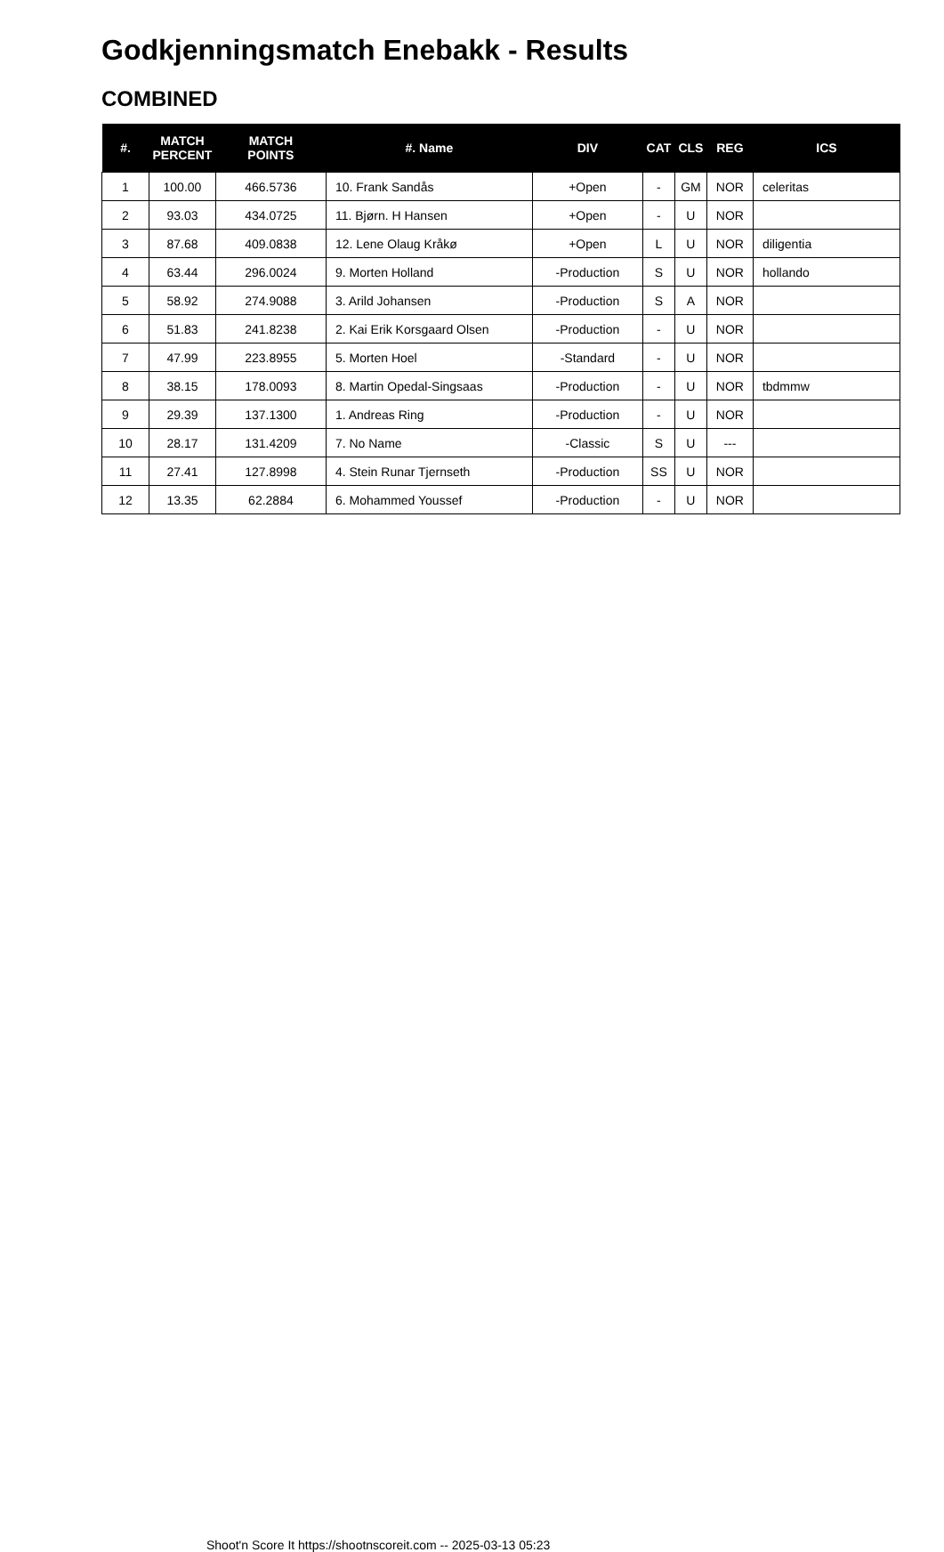Godkjenningsmatch Enebakk - Results
COMBINED
| #. | MATCH PERCENT | MATCH POINTS | #. Name | DIV | CAT | CLS | REG | ICS |
| --- | --- | --- | --- | --- | --- | --- | --- | --- |
| 1 | 100.00 | 466.5736 | 10. Frank Sandås | +Open | - | GM | NOR | celeritas |
| 2 | 93.03 | 434.0725 | 11. Bjørn. H Hansen | +Open | - | U | NOR | |
| 3 | 87.68 | 409.0838 | 12. Lene Olaug Kråkø | +Open | L | U | NOR | diligentia |
| 4 | 63.44 | 296.0024 | 9. Morten Holland | -Production | S | U | NOR | hollando |
| 5 | 58.92 | 274.9088 | 3. Arild Johansen | -Production | S | A | NOR | |
| 6 | 51.83 | 241.8238 | 2. Kai Erik Korsgaard Olsen | -Production | - | U | NOR | |
| 7 | 47.99 | 223.8955 | 5. Morten Hoel | -Standard | - | U | NOR | |
| 8 | 38.15 | 178.0093 | 8. Martin Opedal-Singsaas | -Production | - | U | NOR | tbdmmw |
| 9 | 29.39 | 137.1300 | 1. Andreas Ring | -Production | - | U | NOR | |
| 10 | 28.17 | 131.4209 | 7. No Name | -Classic | S | U | --- | |
| 11 | 27.41 | 127.8998 | 4. Stein Runar Tjernseth | -Production | SS | U | NOR | |
| 12 | 13.35 | 62.2884 | 6. Mohammed Youssef | -Production | - | U | NOR | |
Shoot'n Score It https://shootnscoreit.com -- 2025-03-13 05:23